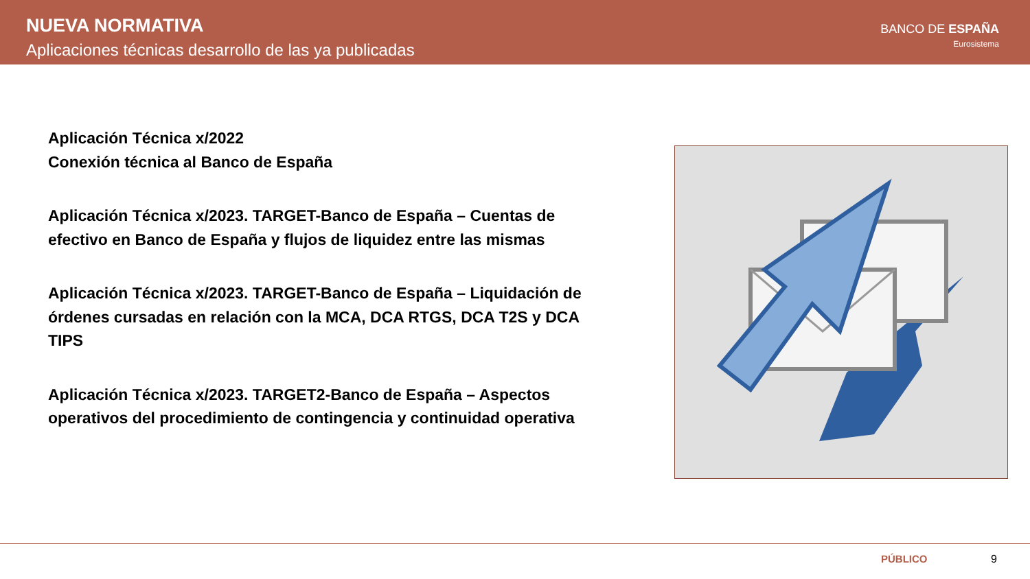NUEVA NORMATIVA
Aplicaciones técnicas desarrollo de las ya publicadas
BANCO DE ESPAÑA
Eurosistema
Aplicación Técnica x/2022
Conexión técnica al Banco de España
Aplicación Técnica x/2023. TARGET-Banco de España – Cuentas de efectivo en Banco de España y flujos de liquidez entre las mismas
Aplicación Técnica x/2023. TARGET-Banco de España – Liquidación de órdenes cursadas en relación con la MCA, DCA RTGS, DCA T2S y DCA TIPS
Aplicación Técnica x/2023. TARGET2-Banco de España – Aspectos operativos del procedimiento de contingencia y continuidad operativa
PÚBLICO 9